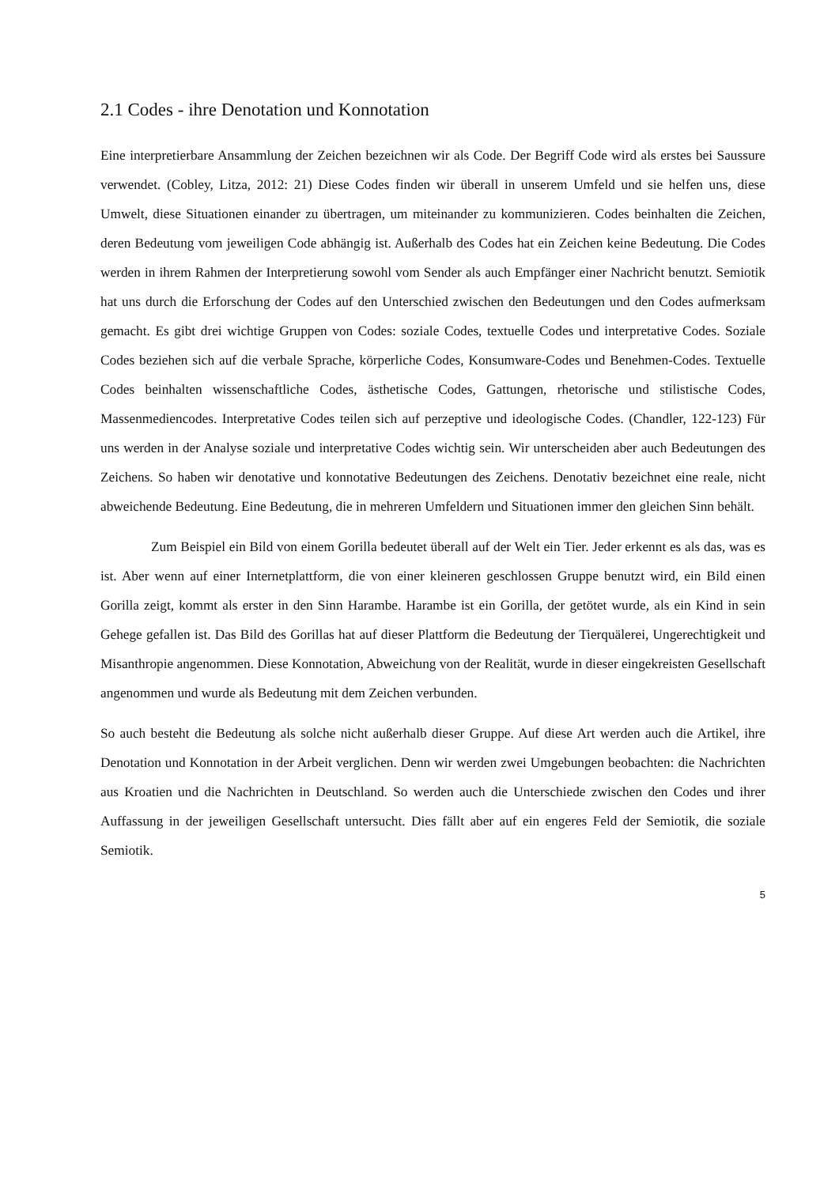2.1 Codes - ihre Denotation und Konnotation
Eine interpretierbare Ansammlung der Zeichen bezeichnen wir als Code. Der Begriff Code wird als erstes bei Saussure verwendet. (Cobley, Litza, 2012: 21) Diese Codes finden wir überall in unserem Umfeld und sie helfen uns, diese Umwelt, diese Situationen einander zu übertragen, um miteinander zu kommunizieren. Codes beinhalten die Zeichen, deren Bedeutung vom jeweiligen Code abhängig ist. Außerhalb des Codes hat ein Zeichen keine Bedeutung. Die Codes werden in ihrem Rahmen der Interpretierung sowohl vom Sender als auch Empfänger einer Nachricht benutzt. Semiotik hat uns durch die Erforschung der Codes auf den Unterschied zwischen den Bedeutungen und den Codes aufmerksam gemacht. Es gibt drei wichtige Gruppen von Codes: soziale Codes, textuelle Codes und interpretative Codes. Soziale Codes beziehen sich auf die verbale Sprache, körperliche Codes, Konsumware-Codes und Benehmen-Codes. Textuelle Codes beinhalten wissenschaftliche Codes, ästhetische Codes, Gattungen, rhetorische und stilistische Codes, Massenmediencodes. Interpretative Codes teilen sich auf perzeptive und ideologische Codes. (Chandler, 122-123) Für uns werden in der Analyse soziale und interpretative Codes wichtig sein. Wir unterscheiden aber auch Bedeutungen des Zeichens. So haben wir denotative und konnotative Bedeutungen des Zeichens. Denotativ bezeichnet eine reale, nicht abweichende Bedeutung. Eine Bedeutung, die in mehreren Umfeldern und Situationen immer den gleichen Sinn behält.
Zum Beispiel ein Bild von einem Gorilla bedeutet überall auf der Welt ein Tier. Jeder erkennt es als das, was es ist. Aber wenn auf einer Internetplattform, die von einer kleineren geschlossen Gruppe benutzt wird, ein Bild einen Gorilla zeigt, kommt als erster in den Sinn Harambe. Harambe ist ein Gorilla, der getötet wurde, als ein Kind in sein Gehege gefallen ist. Das Bild des Gorillas hat auf dieser Plattform die Bedeutung der Tierquälerei, Ungerechtigkeit und Misanthropie angenommen. Diese Konnotation, Abweichung von der Realität, wurde in dieser eingekreisten Gesellschaft angenommen und wurde als Bedeutung mit dem Zeichen verbunden.
So auch besteht die Bedeutung als solche nicht außerhalb dieser Gruppe. Auf diese Art werden auch die Artikel, ihre Denotation und Konnotation in der Arbeit verglichen. Denn wir werden zwei Umgebungen beobachten: die Nachrichten aus Kroatien und die Nachrichten in Deutschland. So werden auch die Unterschiede zwischen den Codes und ihrer Auffassung in der jeweiligen Gesellschaft untersucht. Dies fällt aber auf ein engeres Feld der Semiotik, die soziale Semiotik.
5